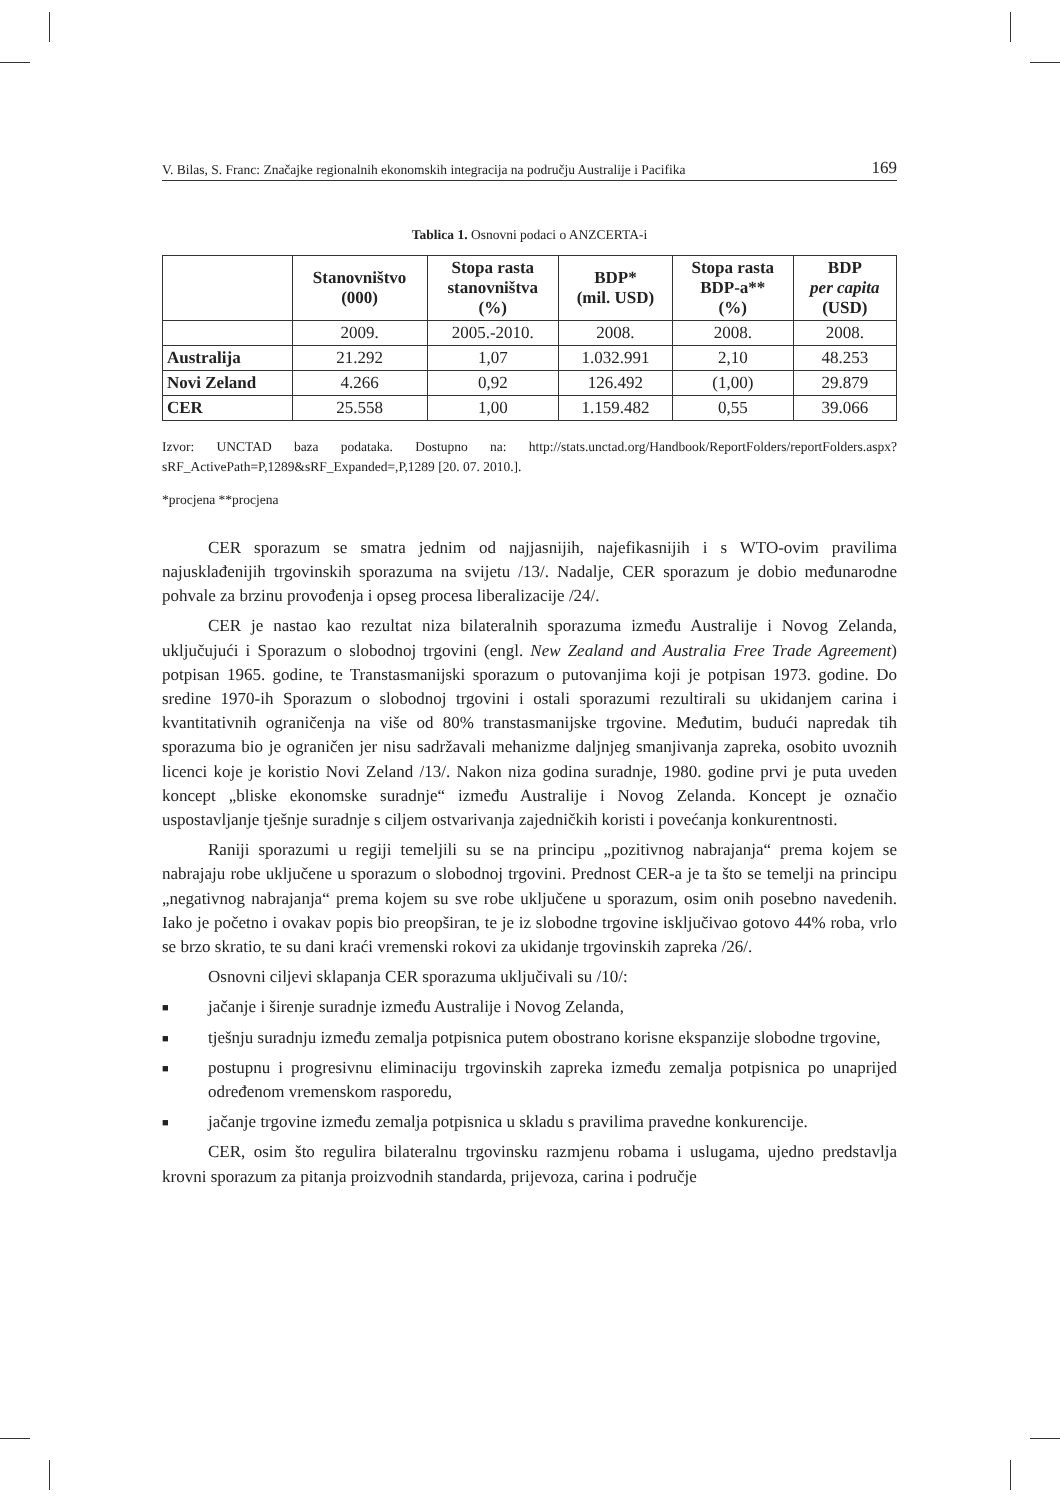V. Bilas, S. Franc: Značajke regionalnih ekonomskih integracija na području Australije i Pacifika 169
Tablica 1. Osnovni podaci o ANZCERTA-i
| | Stanovništvo (000) | Stopa rasta stanovništva (%) | BDP* (mil. USD) | Stopa rasta BDP-a** (%) | BDP per capita (USD) |
| --- | --- | --- | --- | --- | --- |
| | 2009. | 2005.-2010. | 2008. | 2008. | 2008. |
| Australija | 21.292 | 1,07 | 1.032.991 | 2,10 | 48.253 |
| Novi Zeland | 4.266 | 0,92 | 126.492 | (1,00) | 29.879 |
| CER | 25.558 | 1,00 | 1.159.482 | 0,55 | 39.066 |
Izvor: UNCTAD baza podataka. Dostupno na: http://stats.unctad.org/Handbook/ReportFolders/reportFolders.aspx?sRF_ActivePath=P,1289&sRF_Expanded=,P,1289 [20. 07. 2010.].
*procjena **procjena
CER sporazum se smatra jednim od najjasnijih, najefikasnijih i s WTO-ovim pravilima najusklađenijih trgovinskih sporazuma na svijetu /13/. Nadalje, CER sporazum je dobio međunarodne pohvale za brzinu provođenja i opseg procesa liberalizacije /24/.
CER je nastao kao rezultat niza bilateralnih sporazuma između Australije i Novog Zelanda, uključujući i Sporazum o slobodnoj trgovini (engl. New Zealand and Australia Free Trade Agreement) potpisan 1965. godine, te Transtasmanijski sporazum o putovanjima koji je potpisan 1973. godine. Do sredine 1970-ih Sporazum o slobodnoj trgovini i ostali sporazumi rezultirali su ukidanjem carina i kvantitativnih ograničenja na više od 80% transtasmanijske trgovine. Međutim, budući napredak tih sporazuma bio je ograničen jer nisu sadržavali mehanizme daljnjeg smanjivanja zapreka, osobito uvoznih licenci koje je koristio Novi Zeland /13/. Nakon niza godina suradnje, 1980. godine prvi je puta uveden koncept „bliske ekonomske suradnje“ između Australije i Novog Zelanda. Koncept je označio uspostavljanje tješnje suradnje s ciljem ostvarivanja zajedničkih koristi i povećanja konkurentnosti.
Raniji sporazumi u regiji temeljili su se na principu „pozitivnog nabrajanja“ prema kojem se nabrajaju robe uključene u sporazum o slobodnoj trgovini. Prednost CER-a je ta što se temelji na principu „negativnog nabrajanja“ prema kojem su sve robe uključene u sporazum, osim onih posebno navedenih. Iako je početno i ovakav popis bio preopširan, te je iz slobodne trgovine isključivao gotovo 44% roba, vrlo se brzo skratio, te su dani kraći vremenski rokovi za ukidanje trgovinskih zapreka /26/.
Osnovni ciljevi sklapanja CER sporazuma uključivali su /10/:
■ jačanje i širenje suradnje između Australije i Novog Zelanda,
■ tješnju suradnju između zemalja potpisnica putem obostrano korisne ekspanzije slobodne trgovine,
■ postupnu i progresivnu eliminaciju trgovinskih zapreka između zemalja potpisnica po unaprijed određenom vremenskom rasporedu,
■ jačanje trgovine između zemalja potpisnica u skladu s pravilima pravedne konkurencije.
CER, osim što regulira bilateralnu trgovinsku razmjenu robama i uslugama, ujedno predstavlja krovni sporazum za pitanja proizvodnih standarda, prijevoza, carina i područje